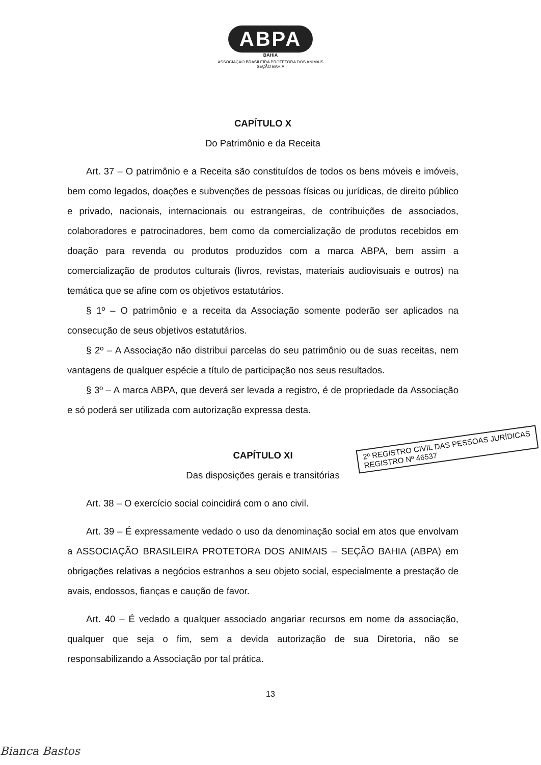ABPA
BAHIA
ASSOCIAÇÃO BRASILEIRA PROTETORA DOS ANIMAIS
SEÇÃO BAHIA
CAPÍTULO X
Do Patrimônio e da Receita
Art. 37 – O patrimônio e a Receita são constituídos de todos os bens móveis e imóveis, bem como legados, doações e subvenções de pessoas físicas ou jurídicas, de direito público e privado, nacionais, internacionais ou estrangeiras, de contribuições de associados, colaboradores e patrocinadores, bem como da comercialização de produtos recebidos em doação para revenda ou produtos produzidos com a marca ABPA, bem assim a comercialização de produtos culturais (livros, revistas, materiais audiovisuais e outros) na temática que se afine com os objetivos estatutários.
§ 1º – O patrimônio e a receita da Associação somente poderão ser aplicados na consecução de seus objetivos estatutários.
§ 2º – A Associação não distribui parcelas do seu patrimônio ou de suas receitas, nem vantagens de qualquer espécie a título de participação nos seus resultados.
§ 3º – A marca ABPA, que deverá ser levada a registro, é de propriedade da Associação e só poderá ser utilizada com autorização expressa desta.
CAPÍTULO XI
Das disposições gerais e transitórias
Art. 38 – O exercício social coincidirá com o ano civil.
Art. 39 – É expressamente vedado o uso da denominação social em atos que envolvam a ASSOCIAÇÃO BRASILEIRA PROTETORA DOS ANIMAIS – SEÇÃO BAHIA (ABPA) em obrigações relativas a negócios estranhos a seu objeto social, especialmente a prestação de avais, endossos, fianças e caução de favor.
Art. 40 – É vedado a qualquer associado angariar recursos em nome da associação, qualquer que seja o fim, sem a devida autorização de sua Diretoria, não se responsabilizando a Associação por tal prática.
2º REGISTRO CIVIL DAS PESSOAS JURÍDICAS
REGISTRO Nº 46537
13
Bianca Bastos